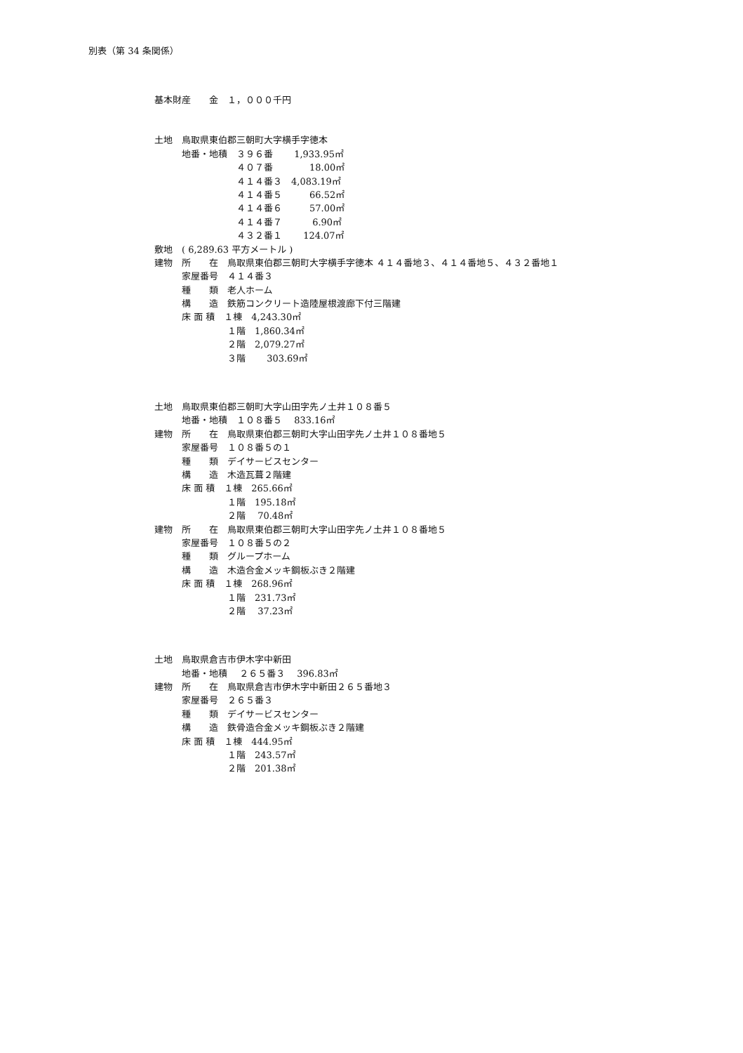別表（第 34 条関係）
基本財産　　金　１，０００千円
土地　鳥取県東伯郡三朝町大字横手字徳本
　　　地番・地積　３９６番　　 1,933.95㎡
　　　　　　　　　４０７番　　　　18.00㎡
　　　　　　　　　４１４番３　4,083.19㎡
　　　　　　　　　４１４番５　　　66.52㎡
　　　　　　　　　４１４番６　　　57.00㎡
　　　　　　　　　４１４番７　　　 6.90㎡
　　　　　　　　　４３２番１　　 124.07㎡
敷地　( 6,289.63 平方メートル )
建物　所　　在　鳥取県東伯郡三朝町大字横手字徳本 ４１４番地３、４１４番地５、４３２番地１
　　　家屋番号　４１４番３
　　　種　　類　老人ホーム
　　　構　　造　鉄筋コンクリート造陸屋根渡廊下付三階建
　　　床 面 積　１棟　4,243.30㎡
　　　　　　　　１階　1,860.34㎡
　　　　　　　　２階　2,079.27㎡
　　　　　　　　３階　　 303.69㎡
土地　鳥取県東伯郡三朝町大字山田字先ノ土井１０８番５
　　　地番・地積　１０８番５　 833.16㎡
建物　所　　在　鳥取県東伯郡三朝町大字山田字先ノ土井１０８番地５
　　　家屋番号　１０８番５の１
　　　種　　類　デイサービスセンター
　　　構　　造　木造瓦葺２階建
　　　床 面 積　１棟　265.66㎡
　　　　　　　　１階　195.18㎡
　　　　　　　　２階　 70.48㎡
建物　所　　在　鳥取県東伯郡三朝町大字山田字先ノ土井１０８番地５
　　　家屋番号　１０８番５の２
　　　種　　類　グループホーム
　　　構　　造　木造合金メッキ鋼板ぶき２階建
　　　床 面 積　１棟　268.96㎡
　　　　　　　　１階　231.73㎡
　　　　　　　　２階　 37.23㎡
土地　鳥取県倉吉市伊木字中新田
　　　地番・地積　 ２６５番３　 396.83㎡
建物　所　　在　鳥取県倉吉市伊木字中新田２６５番地３
　　　家屋番号　２６５番３
　　　種　　類　デイサービスセンター
　　　構　　造　鉄骨造合金メッキ鋼板ぶき２階建
　　　床 面 積　１棟　444.95㎡
　　　　　　　　１階　243.57㎡
　　　　　　　　２階　201.38㎡